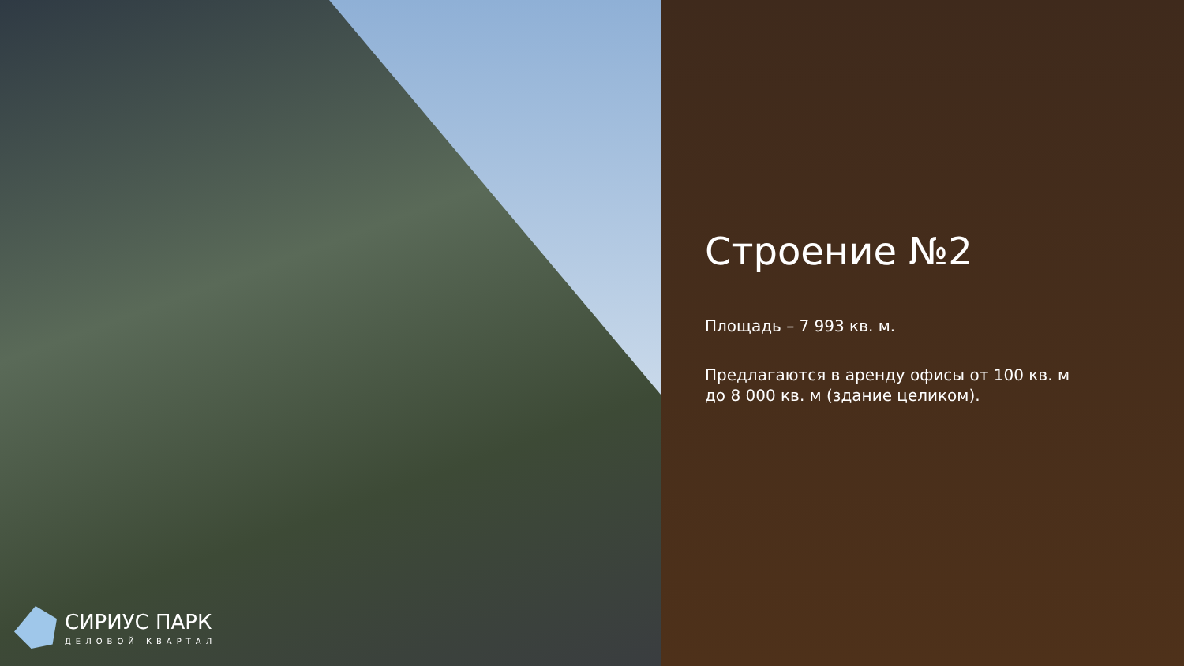СИРИУС ПАРК
ДЕЛОВОЙ КВАРТАЛ
Строение №2
Площадь – 7 993 кв. м.
Предлагаются в аренду офисы от 100 кв. м
до 8 000 кв. м (здание целиком).